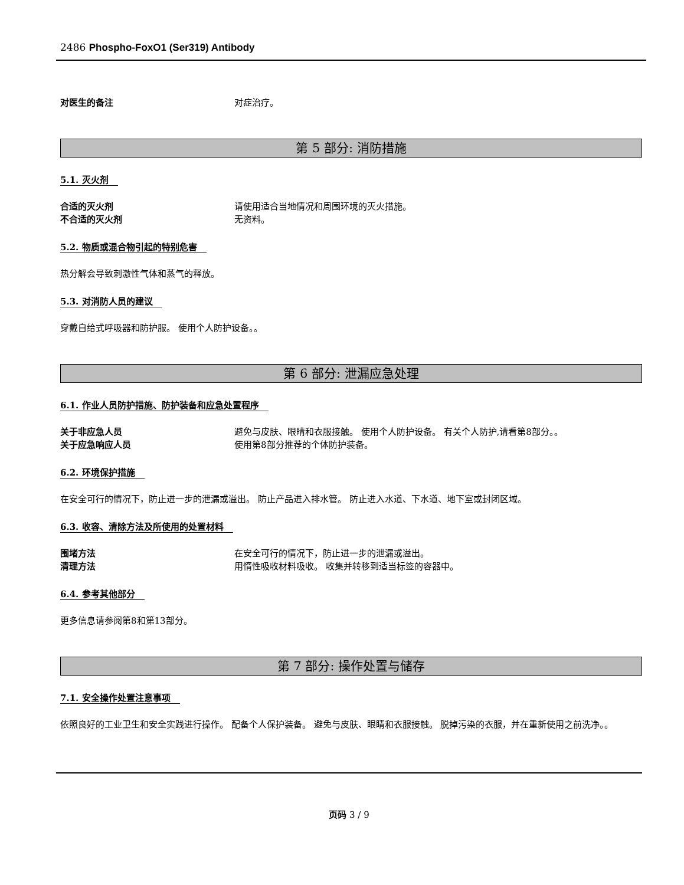2486 Phospho-FoxO1 (Ser319) Antibody
对医生的备注 对症治疗。
第 5 部分: 消防措施
5.1. 灭火剂
合适的灭火剂 请使用适合当地情况和周围环境的灭火措施。
不合适的灭火剂 无资料。
5.2. 物质或混合物引起的特别危害
热分解会导致刺激性气体和蒸气的释放。
5.3. 对消防人员的建议
穿戴自给式呼吸器和防护服。 使用个人防护设备。。
第 6 部分: 泄漏应急处理
6.1. 作业人员防护措施、防护装备和应急处置程序
关于非应急人员 避免与皮肤、眼睛和衣服接触。 使用个人防护设备。 有关个人防护,请看第8部分。。
关于应急响应人员 使用第8部分推荐的个体防护装备。
6.2. 环境保护措施
在安全可行的情况下，防止进一步的泄漏或溢出。 防止产品进入排水管。 防止进入水道、下水道、地下室或封闭区域。
6.3. 收容、清除方法及所使用的处置材料
围堵方法 在安全可行的情况下，防止进一步的泄漏或溢出。
清理方法 用惰性吸收材料吸收。 收集并转移到适当标签的容器中。
6.4. 参考其他部分
更多信息请参阅第8和第13部分。
第 7 部分: 操作处置与储存
7.1. 安全操作处置注意事项
依照良好的工业卫生和安全实践进行操作。 配备个人保护装备。 避免与皮肤、眼睛和衣服接触。 脱掉污染的衣服，并在重新使用之前洗净。。
页码 3 / 9